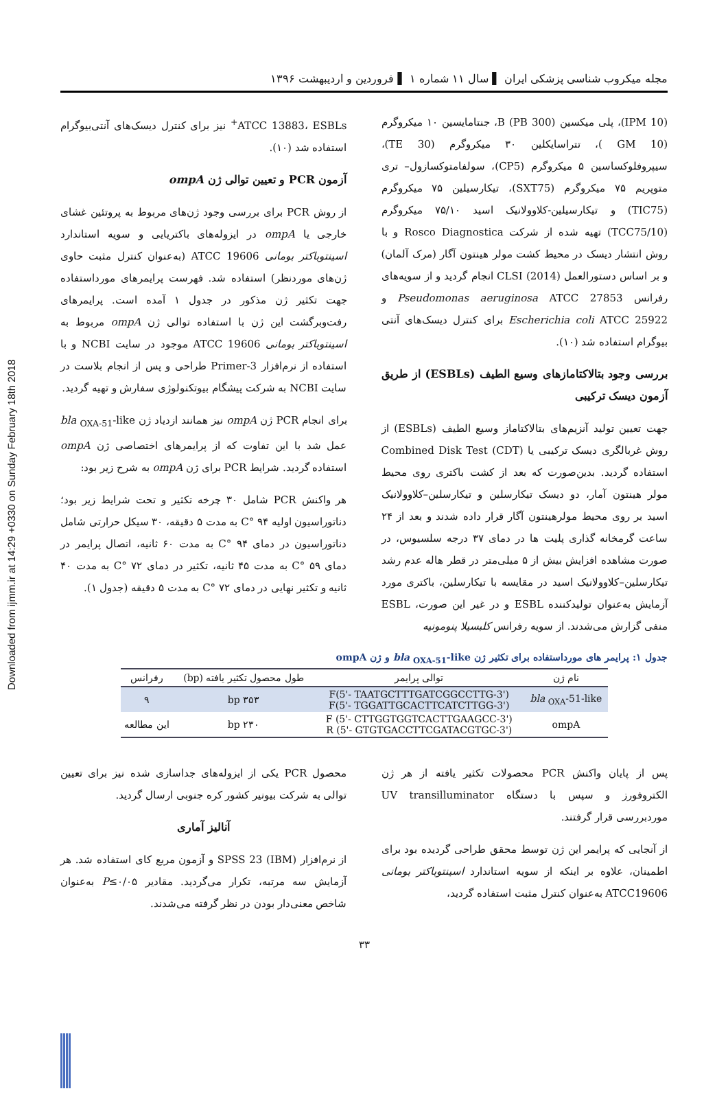Downloaded from ijmm.ir at 14:29 +0330 on Sunday February 18th 2018
مجله میکروب شناسی پزشکی ایران ▌ سال ۱۱ شماره ۱ ▌ فروردین و اردیبهشت ۱۳۹۶
(IPM 10)، پلی میکسین B (PB 300)، جنتامایسین ۱۰ میکروگرم (GM 10 )، تتراسایکلین ۳۰ میکروگرم (TE 30)، سیپروفلوکساسین ۵ میکروگرم (CP5)، سولفامتوکسازول– تری متوپریم ۷۵ میکروگرم (SXT75)، تیکارسیلین ۷۵ میکروگرم (TIC75) و تیکارسیلین-کلاوولانیک اسید ۷۵/۱۰ میکروگرم (TCC75/10) تهیه شده از شرکت Rosco Diagnostica و با روش انتشار دیسک در محیط کشت مولر هینتون آگار (مرک آلمان) و بر اساس دستورالعمل CLSI (2014) انجام گردید و از سویه‌های رفرانس Pseudomonas aeruginosa ATCC 27853 و Escherichia coli ATCC 25922 برای کنترل دیسک‌های آنتی بیوگرام استفاده شد (۱۰).
بررسی وجود بتالاکتامازهای وسیع الطیف (ESBLs) از طریق آزمون دیسک ترکیبی
جهت تعیین تولید آنزیم‌های بتالاکتاماز وسیع الطیف (ESBLs) از روش غربالگری دیسک ترکیبی یا Combined Disk Test (CDT) استفاده گردید. بدین‌صورت که بعد از کشت باکتری روی محیط مولر هینتون آمار، دو دیسک تیکارسلین و تیکارسلین–کلاوولانیک اسید بر روی محیط مولرهینتون آگار قرار داده شدند و بعد از ۲۴ ساعت گرمخانه گذاری پلیت ها در دمای ۳۷ درجه سلسیوس، در صورت مشاهده افزایش بیش از ۵ میلی‌متر در قطر هاله عدم رشد تیکارسلین–کلاوولانیک اسید در مقایسه با تیکارسلین، باکتری مورد آزمایش به‌عنوان تولیدکننده ESBL و در غیر این صورت، ESBL منفی گزارش می‌شدند. از سویه رفرانس کلبسیلا پنومونیه
ATCC 13883، ESBLs<sup>+</sup> نیز برای کنترل دیسک‌های آنتی‌بیوگرام استفاده شد (۱۰).
آزمون PCR و تعیین توالی ژن ompA
از روش PCR برای بررسی وجود ژن‌های مربوط به پروتئین غشای خارجی یا ompA در ایزوله‌های باکتریایی و سویه استاندارد اسینتوباکتر بومانی ATCC 19606 (به‌عنوان کنترل مثبت حاوی ژن‌های موردنظر) استفاده شد. فهرست پرایمرهای مورداستفاده جهت تکثیر ژن مذکور در جدول ۱ آمده است. پرایمرهای رفت‌وبرگشت این ژن با استفاده توالی ژن ompA مربوط به اسینتوباکتر بومانی ATCC 19606 موجود در سایت NCBI و با استفاده از نرم‌افزار Primer-3 طراحی و پس از انجام بلاست در سایت NCBI به شرکت پیشگام بیوتکنولوژی سفارش و تهیه گردید.
برای انجام PCR ژن ompA نیز همانند ازدیاد ژن bla <sub>OXA-51</sub>-like عمل شد با این تفاوت که از پرایمرهای اختصاصی ژن ompA استفاده گردید. شرایط PCR برای ژن ompA به شرح زیر بود:
هر واکنش PCR شامل ۳۰ چرخه تکثیر و تحت شرایط زیر بود؛ دناتوراسیون اولیه ۹۴ °C به مدت ۵ دقیقه، ۳۰ سیکل حرارتی شامل دناتوراسیون در دمای ۹۴ °C به مدت ۶۰ ثانیه، اتصال پرایمر در دمای ۵۹ °C به مدت ۴۵ ثانیه، تکثیر در دمای ۷۲ °C به مدت ۴۰ ثانیه و تکثیر نهایی در دمای ۷۲ °C به مدت ۵ دقیقه (جدول ۱).
جدول ۱: پرایمر های مورداستفاده برای تکثیر ژن bla <sub>OXA-51</sub>-like و ژن ompA
| نام ژن | توالی پرایمر | طول محصول تکثیر یافته (bp) | رفرانس |
| --- | --- | --- | --- |
| bla <sub>OXA</sub>-51-like | F(5'- TAATGCTTTGATCGGCCTTG-3') F(5'- TGGATTGCACTTCATCTTGG-3') | ۳۵۳ bp | ۹ |
| ompA | F (5'- CTTGGTGGTCACTTGAAGCC-3') R (5'- GTGTGACCTTCGATACGTGC-3') | ۲۳۰ bp | این مطالعه |
پس از پایان واکنش PCR محصولات تکثیر یافته از هر ژن الکتروفورز و سپس با دستگاه UV transilluminator موردبررسی قرار گرفتند.
از آنجایی که پرایمر این ژن توسط محقق طراحی گردیده بود برای اطمینان، علاوه بر اینکه از سویه استاندارد اسینتوباکتر بومانی ATCC19606 به‌عنوان کنترل مثبت استفاده گردید،
محصول PCR یکی از ایزوله‌های جداسازی شده نیز برای تعیین توالی به شرکت بیونیر کشور کره جنوبی ارسال گردید.
آنالیز آماری
از نرم‌افزار SPSS 23 (IBM) و آزمون مربع کای استفاده شد. هر آزمایش سه مرتبه، تکرار می‌گردید. مقادیر P≤۰/۰۵ به‌عنوان شاخص معنی‌دار بودن در نظر گرفته می‌شدند.
۳۳